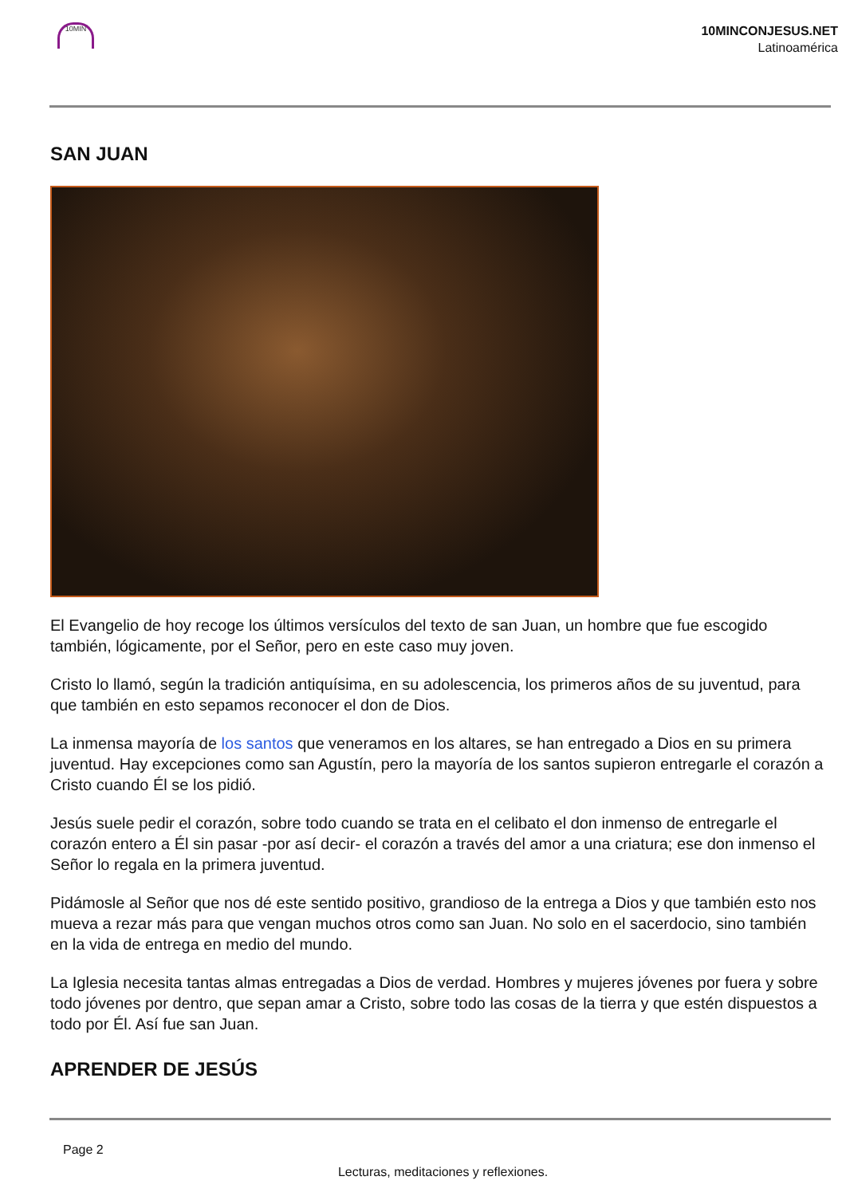10MIN
10MINCONJESUS.NET
Latinoamérica
SAN JUAN
El Evangelio de hoy recoge los últimos versículos del texto de san Juan, un hombre que fue escogido también, lógicamente, por el Señor, pero en este caso muy joven.
Cristo lo llamó, según la tradición antiquísima, en su adolescencia, los primeros años de su juventud, para que también en esto sepamos reconocer el don de Dios.
La inmensa mayoría de los santos que veneramos en los altares, se han entregado a Dios en su primera juventud. Hay excepciones como san Agustín, pero la mayoría de los santos supieron entregarle el corazón a Cristo cuando Él se los pidió.
Jesús suele pedir el corazón, sobre todo cuando se trata en el celibato el don inmenso de entregarle el corazón entero a Él sin pasar -por así decir- el corazón a través del amor a una criatura; ese don inmenso el Señor lo regala en la primera juventud.
Pidámosle al Señor que nos dé este sentido positivo, grandioso de la entrega a Dios y que también esto nos mueva a rezar más para que vengan muchos otros como san Juan. No solo en el sacerdocio, sino también en la vida de entrega en medio del mundo.
La Iglesia necesita tantas almas entregadas a Dios de verdad. Hombres y mujeres jóvenes por fuera y sobre todo jóvenes por dentro, que sepan amar a Cristo, sobre todo las cosas de la tierra y que estén dispuestos a todo por Él. Así fue san Juan.
APRENDER DE JESÚS
Page 2
Lecturas, meditaciones y reflexiones.